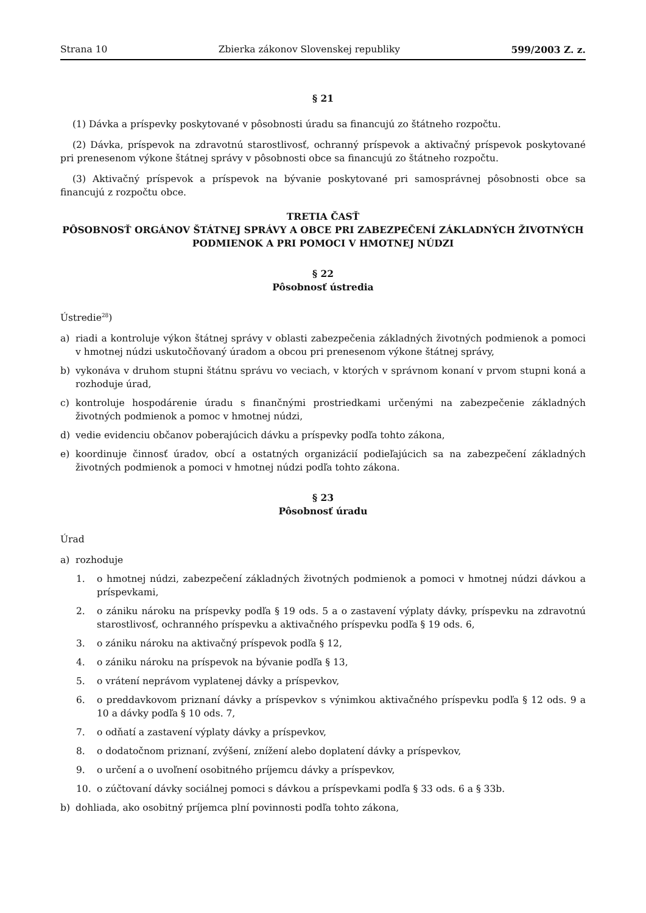Strana 10 Zbierka zákonov Slovenskej republiky 599/2003 Z. z.
§ 21
(1) Dávka a príspevky poskytované v pôsobnosti úradu sa financujú zo štátneho rozpočtu.
(2) Dávka, príspevok na zdravotnú starostlivosť, ochranný príspevok a aktivačný príspevok poskytované pri prenesenom výkone štátnej správy v pôsobnosti obce sa financujú zo štátneho rozpočtu.
(3) Aktivačný príspevok a príspevok na bývanie poskytované pri samosprávnej pôsobnosti obce sa financujú z rozpočtu obce.
TRETIA ČASŤ
PÔSOBNOSŤ ORGÁNOV ŠTÁTNEJ SPRÁVY A OBCE PRI ZABEZPEČENÍ ZÁKLADNÝCH ŽIVOTNÝCH PODMIENOK A PRI POMOCI V HMOTNEJ NÚDZI
§ 22
Pôsobnosť ústredia
Ústredie<sup>28</sup>)
a) riadi a kontroluje výkon štátnej správy v oblasti zabezpečenia základných životných podmienok a pomoci v hmotnej núdzi uskutočňovaný úradom a obcou pri prenesenom výkone štátnej správy,
b) vykonáva v druhom stupni štátnu správu vo veciach, v ktorých v správnom konaní v prvom stupni koná a rozhoduje úrad,
c) kontroluje hospodárenie úradu s finančnými prostriedkami určenými na zabezpečenie základných životných podmienok a pomoc v hmotnej núdzi,
d) vedie evidenciu občanov poberajúcich dávku a príspevky podľa tohto zákona,
e) koordinuje činnosť úradov, obcí a ostatných organizácií podieľajúcich sa na zabezpečení základných životných podmienok a pomoci v hmotnej núdzi podľa tohto zákona.
§ 23
Pôsobnosť úradu
Úrad
a) rozhoduje
1. o hmotnej núdzi, zabezpečení základných životných podmienok a pomoci v hmotnej núdzi dávkou a príspevkami,
2. o zániku nároku na príspevky podľa § 19 ods. 5 a o zastavení výplaty dávky, príspevku na zdravotnú starostlivosť, ochranného príspevku a aktivačného príspevku podľa § 19 ods. 6,
3. o zániku nároku na aktivačný príspevok podľa § 12,
4. o zániku nároku na príspevok na bývanie podľa § 13,
5. o vrátení neprávom vyplatenej dávky a príspevkov,
6. o preddavkovom priznaní dávky a príspevkov s výnimkou aktivačného príspevku podľa § 12 ods. 9 a 10 a dávky podľa § 10 ods. 7,
7. o odňatí a zastavení výplaty dávky a príspevkov,
8. o dodatočnom priznaní, zvýšení, znížení alebo doplatení dávky a príspevkov,
9. o určení a o uvoľnení osobitného príjemcu dávky a príspevkov,
10. o zúčtovaní dávky sociálnej pomoci s dávkou a príspevkami podľa § 33 ods. 6 a § 33b.
b) dohliada, ako osobitný príjemca plní povinnosti podľa tohto zákona,